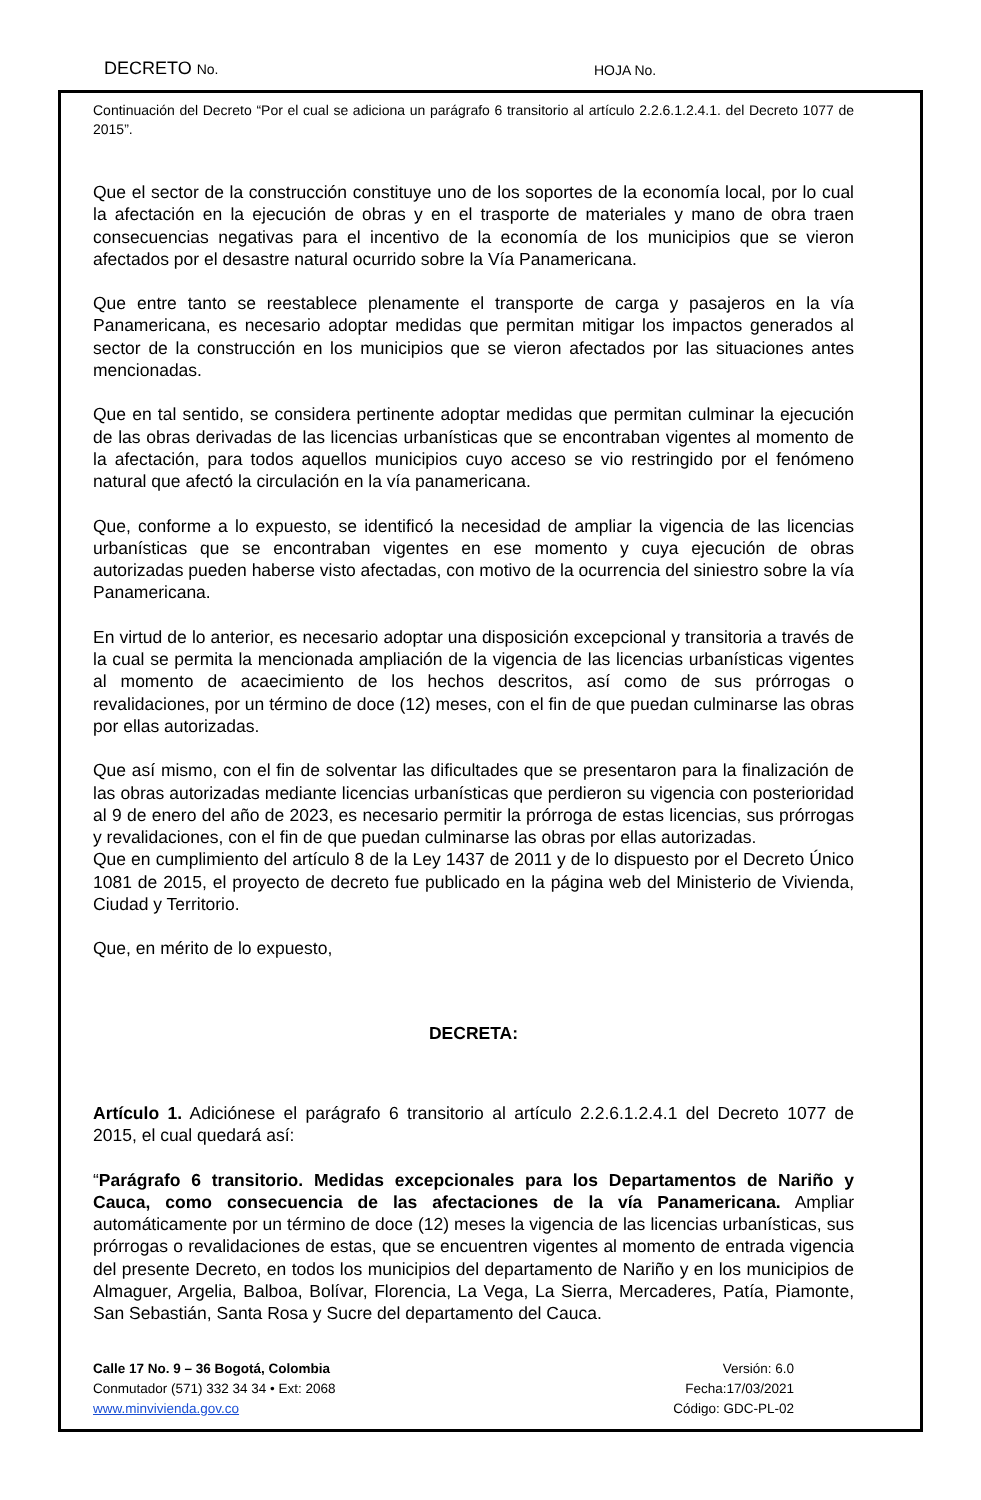DECRETO No.
HOJA No.
Continuación del Decreto “Por el cual se adiciona un parágrafo 6 transitorio al artículo 2.2.6.1.2.4.1. del Decreto 1077 de 2015”.
Que el sector de la construcción constituye uno de los soportes de la economía local, por lo cual la afectación en la ejecución de obras y en el trasporte de materiales y mano de obra traen consecuencias negativas para el incentivo de la economía de los municipios que se vieron afectados por el desastre natural ocurrido sobre la Vía Panamericana.
Que entre tanto se reestablece plenamente el transporte de carga y pasajeros en la vía Panamericana, es necesario adoptar medidas que permitan mitigar los impactos generados al sector de la construcción en los municipios que se vieron afectados por las situaciones antes mencionadas.
Que en tal sentido, se considera pertinente adoptar medidas que permitan culminar la ejecución de las obras derivadas de las licencias urbanísticas que se encontraban vigentes al momento de la afectación, para todos aquellos municipios cuyo acceso se vio restringido por el fenómeno natural que afectó la circulación en la vía panamericana.
Que, conforme a lo expuesto, se identificó la necesidad de ampliar la vigencia de las licencias urbanísticas que se encontraban vigentes en ese momento y cuya ejecución de obras autorizadas pueden haberse visto afectadas, con motivo de la ocurrencia del siniestro sobre la vía Panamericana.
En virtud de lo anterior, es necesario adoptar una disposición excepcional y transitoria a través de la cual se permita la mencionada ampliación de la vigencia de las licencias urbanísticas vigentes al momento de acaecimiento de los hechos descritos, así como de sus prórrogas o revalidaciones, por un término de doce (12) meses, con el fin de que puedan culminarse las obras por ellas autorizadas.
Que así mismo, con el fin de solventar las dificultades que se presentaron para la finalización de las obras autorizadas mediante licencias urbanísticas que perdieron su vigencia con posterioridad al 9 de enero del año de 2023, es necesario permitir la prórroga de estas licencias, sus prórrogas y revalidaciones, con el fin de que puedan culminarse las obras por ellas autorizadas.
Que en cumplimiento del artículo 8 de la Ley 1437 de 2011 y de lo dispuesto por el Decreto Único 1081 de 2015, el proyecto de decreto fue publicado en la página web del Ministerio de Vivienda, Ciudad y Territorio.
Que, en mérito de lo expuesto,
DECRETA:
Artículo 1. Adiciónese el parágrafo 6 transitorio al artículo 2.2.6.1.2.4.1 del Decreto 1077 de 2015, el cual quedará así:
“Parágrafo 6 transitorio. Medidas excepcionales para los Departamentos de Nariño y Cauca, como consecuencia de las afectaciones de la vía Panamericana. Ampliar automáticamente por un término de doce (12) meses la vigencia de las licencias urbanísticas, sus prórrogas o revalidaciones de estas, que se encuentren vigentes al momento de entrada vigencia del presente Decreto, en todos los municipios del departamento de Nariño y en los municipios de Almaguer, Argelia, Balboa, Bolívar, Florencia, La Vega, La Sierra, Mercaderes, Patía, Piamonte, San Sebastián, Santa Rosa y Sucre del departamento del Cauca.
Calle 17 No. 9 – 36 Bogotá, Colombia
Conmutador (571) 332 34 34 • Ext: 2068
www.minvivienda.gov.co
Versión: 6.0
Fecha:17/03/2021
Código: GDC-PL-02